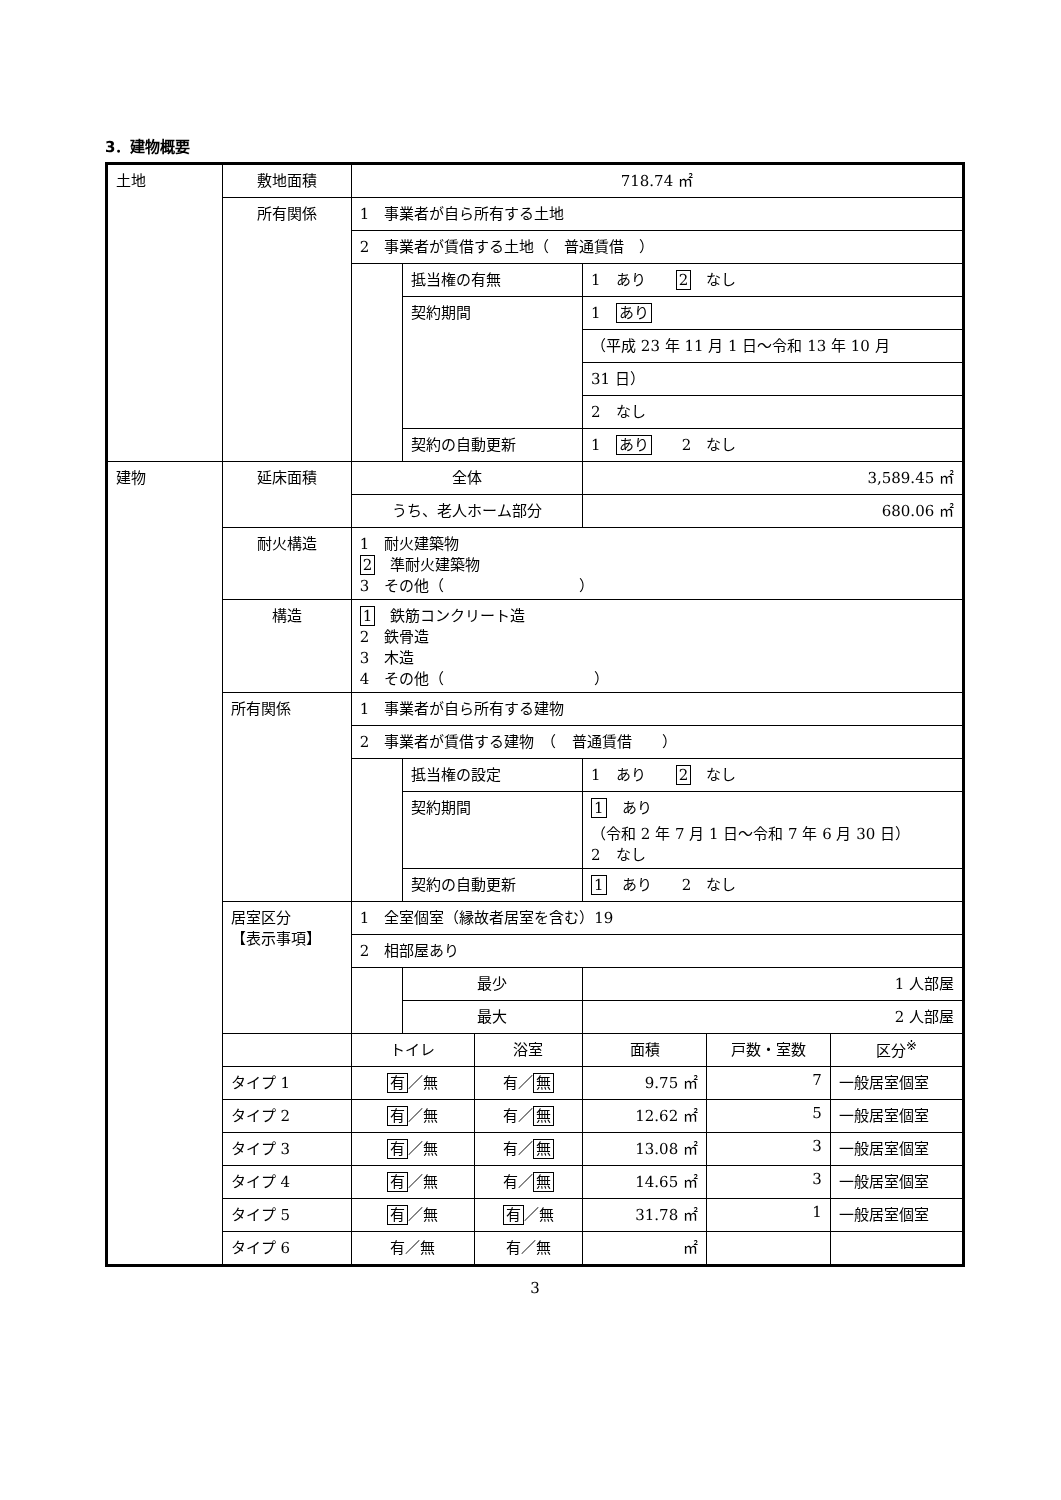3．建物概要
| 土地 | 敷地面積 | 718.74 ㎡ | | | | | |
| | 所有関係 | 1 事業者が自ら所有する土地 | | | | | |
| | | 2 事業者が賃借する土地（ 普通賃借 ） | | | | | |
| | | | 抵当権の有無 | | 1 あり 2 なし | | |
| | | | 契約期間 | | 1 あり | | |
| | | | | | （平成 23 年 11 月 1 日～令和 13 年 10 月 | | |
| | | | | | 31 日） | | |
| | | | | | 2 なし | | |
| | | | 契約の自動更新 | | 1 あり 2 なし | | |
| 建物 | 延床面積 | 全体 | | | 3,589.45 ㎡ | | |
| | | うち、老人ホーム部分 | | | 680.06 ㎡ | | |
| | 耐火構造 | 1 耐火建築物 2 準耐火建築物 3 その他（ ） | | | | | |
| | 構造 | 1 鉄筋コンクリート造 2 鉄骨造 3 木造 4 その他（ ） | | | | | |
| | 所有関係 | 1 事業者が自ら所有する建物 | | | | | |
| | | 2 事業者が賃借する建物 （ 普通賃借 ） | | | | | |
| | | | 抵当権の設定 | | 1 あり 2 なし | | |
| | | | 契約期間 | | 1 あり （令和 2 年 7 月 1 日～令和 7 年 6 月 30 日） 2 なし | | |
| | | | 契約の自動更新 | | 1 あり 2 なし | | |
| | 居室区分 【表示事項】 | 1 全室個室（縁故者居室を含む）19 | | | | | |
| | | 2 相部屋あり | | | | | |
| | | | 最少 | | 1 人部屋 | | |
| | | | 最大 | | 2 人部屋 | | |
| | | トイレ | | 浴室 | 面積 | 戸数・室数 | 区分<sup>※</sup> |
| | タイプ 1 | 有 ／無 | | 有／ 無 | 9.75 ㎡ | 7 | 一般居室個室 |
| | タイプ 2 | 有 ／無 | | 有／ 無 | 12.62 ㎡ | 5 | 一般居室個室 |
| | タイプ 3 | 有 ／無 | | 有／ 無 | 13.08 ㎡ | 3 | 一般居室個室 |
| | タイプ 4 | 有 ／無 | | 有／ 無 | 14.65 ㎡ | 3 | 一般居室個室 |
| | タイプ 5 | 有 ／無 | | 有 ／無 | 31.78 ㎡ | 1 | 一般居室個室 |
| | タイプ 6 | 有／無 | | 有／無 | ㎡ | | |
3